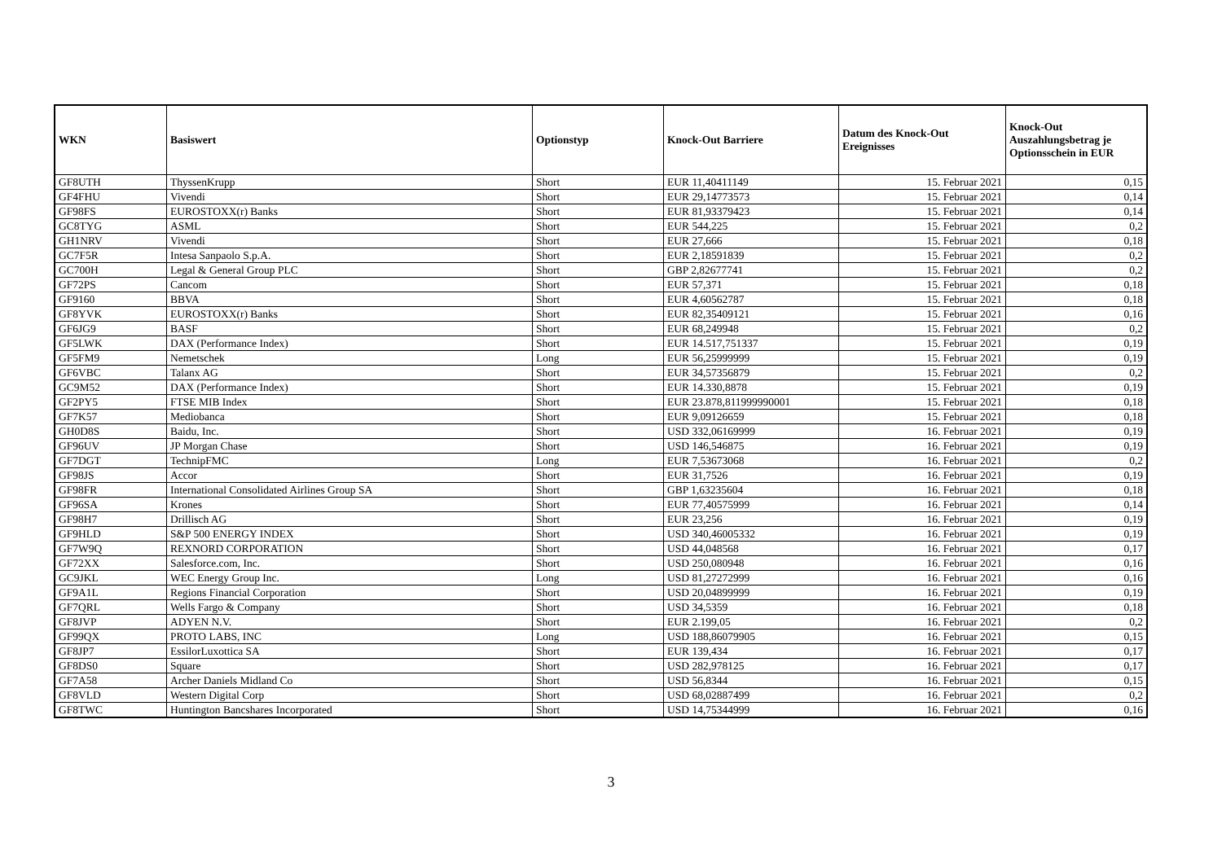| WKN | Basiswert | Optionstyp | Knock-Out Barriere | Datum des Knock-Out Ereignisses | Knock-Out Auszahlungsbetrag je Optionsschein in EUR |
| --- | --- | --- | --- | --- | --- |
| GF8UTH | ThyssenKrupp | Short | EUR 11,40411149 | 15. Februar 2021 | 0,15 |
| GF4FHU | Vivendi | Short | EUR 29,14773573 | 15. Februar 2021 | 0,14 |
| GF98FS | EUROSTOXX(r) Banks | Short | EUR 81,93379423 | 15. Februar 2021 | 0,14 |
| GC8TYG | ASML | Short | EUR 544,225 | 15. Februar 2021 | 0,2 |
| GH1NRV | Vivendi | Short | EUR 27,666 | 15. Februar 2021 | 0,18 |
| GC7F5R | Intesa Sanpaolo S.p.A. | Short | EUR 2,18591839 | 15. Februar 2021 | 0,2 |
| GC700H | Legal & General Group PLC | Short | GBP 2,82677741 | 15. Februar 2021 | 0,2 |
| GF72PS | Cancom | Short | EUR 57,371 | 15. Februar 2021 | 0,18 |
| GF9160 | BBVA | Short | EUR 4,60562787 | 15. Februar 2021 | 0,18 |
| GF8YVK | EUROSTOXX(r) Banks | Short | EUR 82,35409121 | 15. Februar 2021 | 0,16 |
| GF6JG9 | BASF | Short | EUR 68,249948 | 15. Februar 2021 | 0,2 |
| GF5LWK | DAX (Performance Index) | Short | EUR 14.517,751337 | 15. Februar 2021 | 0,19 |
| GF5FM9 | Nemetschek | Long | EUR 56,25999999 | 15. Februar 2021 | 0,19 |
| GF6VBC | Talanx AG | Short | EUR 34,57356879 | 15. Februar 2021 | 0,2 |
| GC9M52 | DAX (Performance Index) | Short | EUR 14.330,8878 | 15. Februar 2021 | 0,19 |
| GF2PY5 | FTSE MIB Index | Short | EUR 23.878,811999990001 | 15. Februar 2021 | 0,18 |
| GF7K57 | Mediobanca | Short | EUR 9,09126659 | 15. Februar 2021 | 0,18 |
| GH0D8S | Baidu, Inc. | Short | USD 332,06169999 | 16. Februar 2021 | 0,19 |
| GF96UV | JP Morgan Chase | Short | USD 146,546875 | 16. Februar 2021 | 0,19 |
| GF7DGT | TechnipFMC | Long | EUR 7,53673068 | 16. Februar 2021 | 0,2 |
| GF98JS | Accor | Short | EUR 31,7526 | 16. Februar 2021 | 0,19 |
| GF98FR | International Consolidated Airlines Group SA | Short | GBP 1,63235604 | 16. Februar 2021 | 0,18 |
| GF96SA | Krones | Short | EUR 77,40575999 | 16. Februar 2021 | 0,14 |
| GF98H7 | Drillisch AG | Short | EUR 23,256 | 16. Februar 2021 | 0,19 |
| GF9HLD | S&P 500 ENERGY INDEX | Short | USD 340,46005332 | 16. Februar 2021 | 0,19 |
| GF7W9Q | REXNORD CORPORATION | Short | USD 44,048568 | 16. Februar 2021 | 0,17 |
| GF72XX | Salesforce.com, Inc. | Short | USD 250,080948 | 16. Februar 2021 | 0,16 |
| GC9JKL | WEC Energy Group Inc. | Long | USD 81,27272999 | 16. Februar 2021 | 0,16 |
| GF9A1L | Regions Financial Corporation | Short | USD 20,04899999 | 16. Februar 2021 | 0,19 |
| GF7QRL | Wells Fargo & Company | Short | USD 34,5359 | 16. Februar 2021 | 0,18 |
| GF8JVP | ADYEN N.V. | Short | EUR 2.199,05 | 16. Februar 2021 | 0,2 |
| GF99QX | PROTO LABS, INC | Long | USD 188,86079905 | 16. Februar 2021 | 0,15 |
| GF8JP7 | EssilorLuxottica SA | Short | EUR 139,434 | 16. Februar 2021 | 0,17 |
| GF8DS0 | Square | Short | USD 282,978125 | 16. Februar 2021 | 0,17 |
| GF7A58 | Archer Daniels Midland Co | Short | USD 56,8344 | 16. Februar 2021 | 0,15 |
| GF8VLD | Western Digital Corp | Short | USD 68,02887499 | 16. Februar 2021 | 0,2 |
| GF8TWC | Huntington Bancshares Incorporated | Short | USD 14,75344999 | 16. Februar 2021 | 0,16 |
3